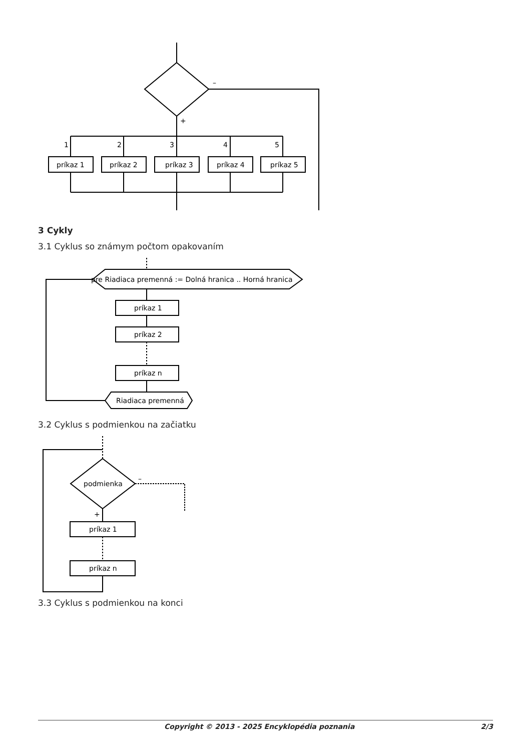–
+
1
2
3
4
5
príkaz 1
príkaz 2
príkaz 3
príkaz 4
príkaz 5
3 Cykly
3.1 Cyklus so známym počtom opakovaním
pre Riadiaca premenná := Dolná hranica .. Horná hranica
príkaz 1
príkaz 2
príkaz n
Riadiaca premenná
3.2 Cyklus s podmienkou na začiatku
podmienka
–
+
príkaz 1
príkaz n
3.3 Cyklus s podmienkou na konci
Copyright © 2013 - 2025 Encyklopédia poznania 2/3